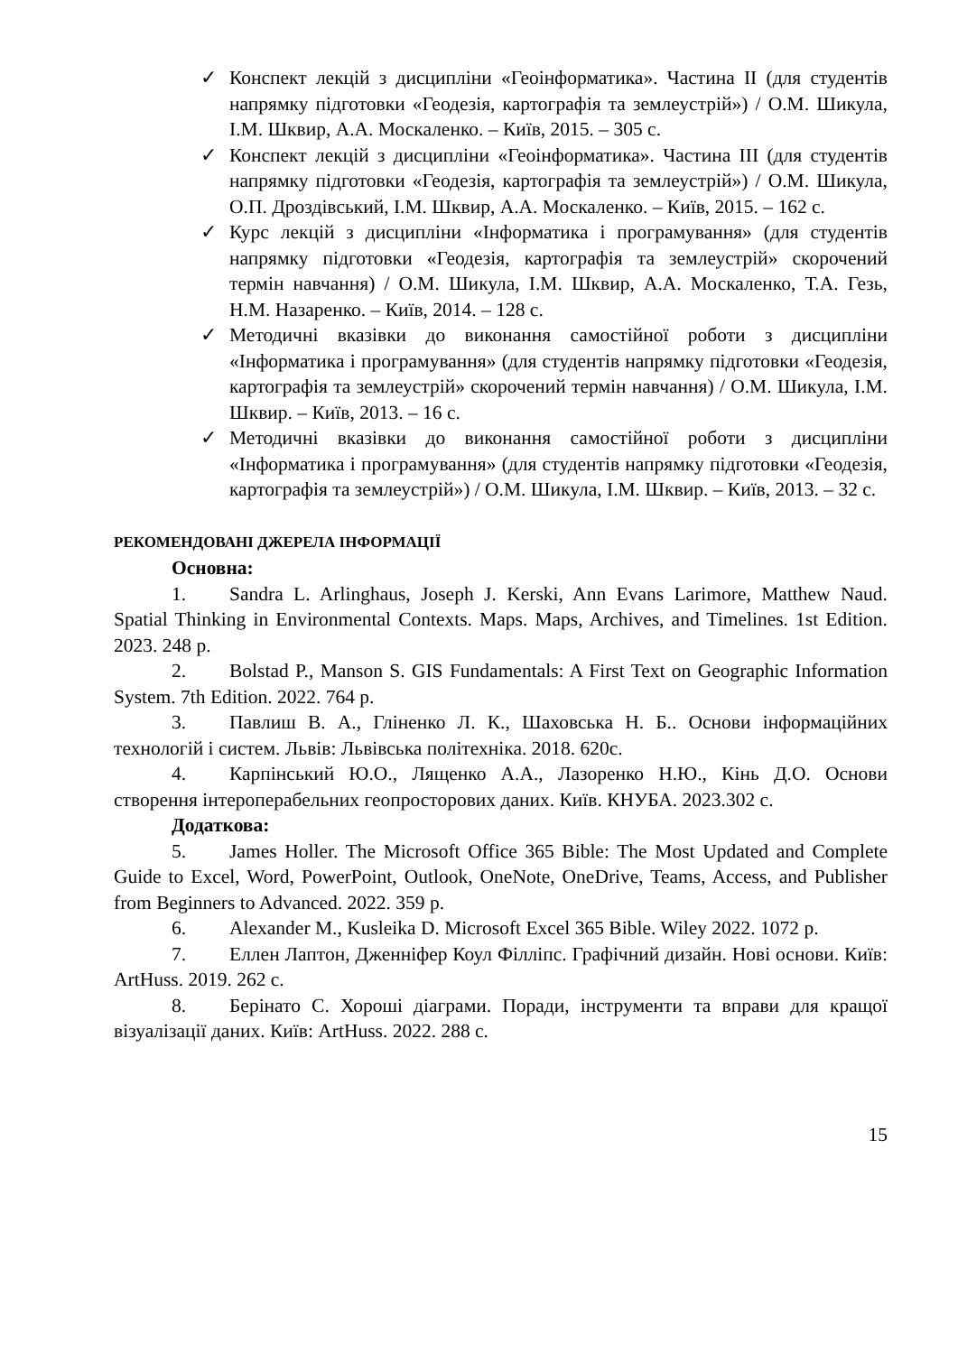✓ Конспект лекцій з дисципліни «Геоінформатика». Частина II (для студентів напрямку підготовки «Геодезія, картографія та землеустрій») / О.М. Шикула, І.М. Шквир, А.А. Москаленко. – Київ, 2015. – 305 с.
✓ Конспект лекцій з дисципліни «Геоінформатика». Частина III (для студентів напрямку підготовки «Геодезія, картографія та землеустрій») / О.М. Шикула, О.П. Дроздівський, І.М. Шквир, А.А. Москаленко. – Київ, 2015. – 162 с.
✓ Курс лекцій з дисципліни «Інформатика і програмування» (для студентів напрямку підготовки «Геодезія, картографія та землеустрій» скорочений термін навчання) / О.М. Шикула, І.М. Шквир, А.А. Москаленко, Т.А. Гезь, Н.М. Назаренко. – Київ, 2014. – 128 с.
✓ Методичні вказівки до виконання самостійної роботи з дисципліни «Інформатика і програмування» (для студентів напрямку підготовки «Геодезія, картографія та землеустрій» скорочений термін навчання) / О.М. Шикула, І.М. Шквир. – Київ, 2013. – 16 с.
✓ Методичні вказівки до виконання самостійної роботи з дисципліни «Інформатика і програмування» (для студентів напрямку підготовки «Геодезія, картографія та землеустрій») / О.М. Шикула, І.М. Шквир. – Київ, 2013. – 32 с.
РЕКОМЕНДОВАНІ ДЖЕРЕЛА ІНФОРМАЦІЇ
Основна:
1. Sandra L. Arlinghaus, Joseph J. Kerski, Ann Evans Larimore, Matthew Naud. Spatial Thinking in Environmental Contexts. Maps. Maps, Archives, and Timelines. 1st Edition. 2023. 248 p.
2. Bolstad P., Manson S. GIS Fundamentals: A First Text on Geographic Information System. 7th Edition. 2022. 764 p.
3. Павлиш В. А., Гліненко Л. К., Шаховська Н. Б.. Основи інформаційних технологій і систем. Львів: Львівська політехніка. 2018. 620с.
4. Карпінський Ю.О., Лященко А.А., Лазоренко Н.Ю., Кінь Д.О. Основи створення інтероперабельних геопросторових даних. Київ. КНУБА. 2023.302 с.
Додаткова:
5. James Holler. The Microsoft Office 365 Bible: The Most Updated and Complete Guide to Excel, Word, PowerPoint, Outlook, OneNote, OneDrive, Teams, Access, and Publisher from Beginners to Advanced. 2022. 359 p.
6. Alexander M., Kusleika D. Microsoft Excel 365 Bible. Wiley 2022. 1072 p.
7. Еллен Лаптон, Дженніфер Коул Філліпс. Графічний дизайн. Нові основи. Київ: ArtHuss. 2019. 262 с.
8. Берінато С. Хороші діаграми. Поради, інструменти та вправи для кращої візуалізації даних. Київ: ArtHuss. 2022. 288 с.
15